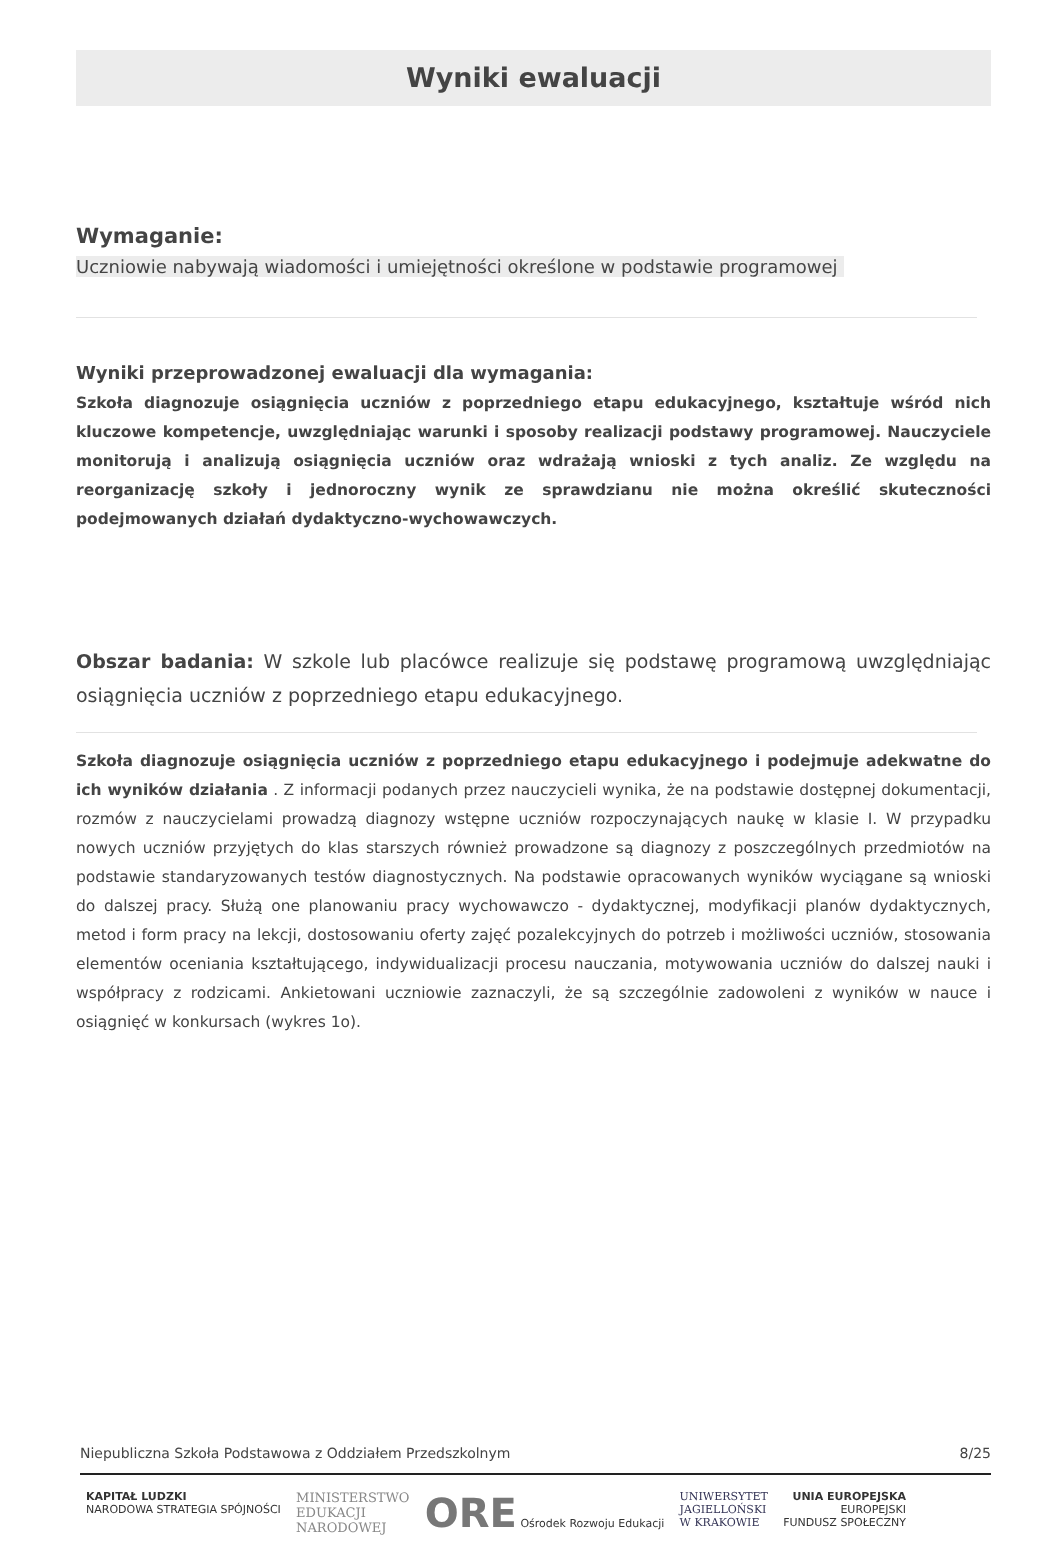Wyniki ewaluacji
Wymaganie:
Uczniowie nabywają wiadomości i umiejętności określone w podstawie programowej
Wyniki przeprowadzonej ewaluacji dla wymagania:
Szkoła diagnozuje osiągnięcia uczniów z poprzedniego etapu edukacyjnego, kształtuje wśród nich kluczowe kompetencje, uwzględniając warunki i sposoby realizacji podstawy programowej. Nauczyciele monitorują i analizują osiągnięcia uczniów oraz wdrażają wnioski z tych analiz. Ze względu na reorganizację szkoły i jednoroczny wynik ze sprawdzianu nie można określić skuteczności podejmowanych działań dydaktyczno-wychowawczych.
Obszar badania: W szkole lub placówce realizuje się podstawę programową uwzględniając osiągnięcia uczniów z poprzedniego etapu edukacyjnego.
Szkoła diagnozuje osiągnięcia uczniów z poprzedniego etapu edukacyjnego i podejmuje adekwatne do ich wyników działania . Z informacji podanych przez nauczycieli wynika, że na podstawie dostępnej dokumentacji, rozmów z nauczycielami prowadzą diagnozy wstępne uczniów rozpoczynających naukę w klasie I. W przypadku nowych uczniów przyjętych do klas starszych również prowadzone są diagnozy z poszczególnych przedmiotów na podstawie standaryzowanych testów diagnostycznych. Na podstawie opracowanych wyników wyciągane są wnioski do dalszej pracy. Służą one planowaniu pracy wychowawczo - dydaktycznej, modyfikacji planów dydaktycznych, metod i form pracy na lekcji, dostosowaniu oferty zajęć pozalekcyjnych do potrzeb i możliwości uczniów, stosowania elementów oceniania kształtującego, indywidualizacji procesu nauczania, motywowania uczniów do dalszej nauki i współpracy z rodzicami. Ankietowani uczniowie zaznaczyli, że są szczególnie zadowoleni z wyników w nauce i osiągnięć w konkursach (wykres 1o).
Niepubliczna Szkoła Podstawowa z Oddziałem Przedszkolnym 8/25
KAPITAŁ LUDZKI
NARODOWA STRATEGIA SPÓJNOŚCI
MINISTERSTWO
EDUKACJI
NARODOWEJ
ORE Ośrodek Rozwoju Edukacji UNIWERSYTET
JAGIELLOŃSKI
W KRAKOWIE
UNIA EUROPEJSKA
EUROPEJSKI
FUNDUSZ SPOŁECZNY